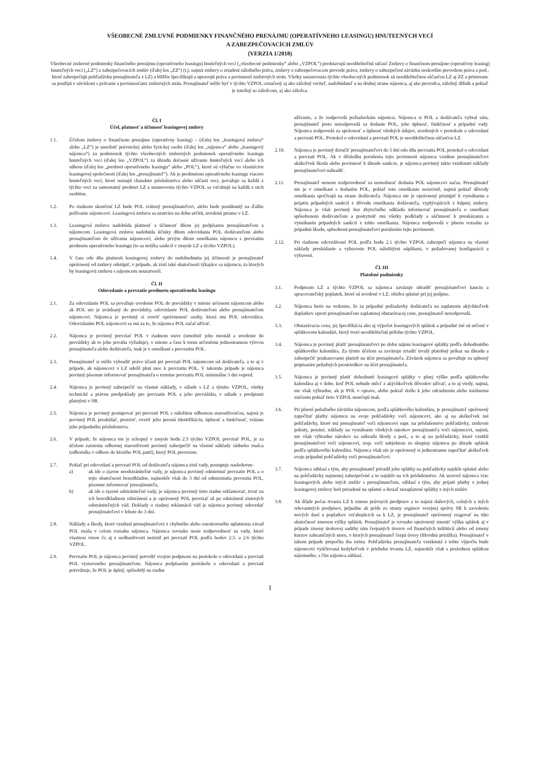VŠEOBECNÉ ZMLUVNÉ PODMIENKY FINANČNÉHO PRENÁJMU (OPERATÍVNEHO LEASINGU) HNUTEĽNÝCH VECÍ
A ZABEZPEČOVACÍCH ZMLÚV
(VERZIA 1/2018)
Všeobecné zmluvné podmienky finančného prenájmu (operatívneho leasingu) hnuteľných vecí („všeobecné podmienky“ alebo „VZPOL“) predstavujú neoddeliteľnú súčasť Zmluvy o finančnom prenájme (operatívny leasing) hnuteľných vecí („LZ“) a zabezpečovacích zmlúv (ďalej len „ZZ“) (t.j. najmä zmluvy o zriadení záložného práva, zmluvy o zabezpečovacom prevode práva, zmluvy o zabezpečení záväzku neskorším prevodom práva a pod., ktoré zabezpečujú pohľadávku prenajímateľa z LZ) a bližšie špecifikujú a upravujú práva a povinnosti zmluvných strán. Všetky ustanovenia týchto všeobecných podmienok sú neoddeliteľnou súčasťou LZ aj ZZ a primerane sa použijú v súvislosti s právami a povinnosťami zmluvných strán. Prenajímateľ môže byť v týchto VZPOL označený aj ako záložný veriteľ, nadobúdateľ a na druhej strane nájomca, aj ako prevodca, záložný dlžník a pokiaľ je totožný so záložcom, aj ako záložca.
Čl. I
Účel, platnosť a účinnosť leasingovej zmluvy
1.1. Účelom zmluvy o finančnom prenájme (operatívny leasing) – (ďalej len „leasingová zmluva“ alebo „LZ“) je umožniť právnickej alebo fyzickej osobe (ďalej len „nájomca“ alebo „leasingový nájomca“) za podmienok týchto všeobecných zmluvných podmienok operatívneho leasingu hnuteľných vecí (ďalej len „VZPOL“) za úhradu dočasné užívanie hnuteľných vecí alebo ich súboru (ďalej len „predmet operatívneho leasingu“ alebo „POL“), ktoré sú výlučne vo vlastníctve leasingovej spoločnosti (ďalej len „prenajímateľ“). Ak je predmetom operatívneho leasingu viacero hnuteľných vecí, ktoré nemajú charakter príslušenstva alebo súčasti veci, považuje sa každá z týchto vecí za samostatný predmet LZ a ustanovenia týchto VZPOL sa vzťahujú na každú z nich osobitne.
1.2. Po riadnom skončení LZ bude POL vrátený prenajímateľovi, alebo bude ponúknutý na ďalšie požívanie nájomcovi. Leasingová zmluva sa uzatvára na dobu určitú, uvedenú priamo v LZ.
1.3. Leasingová zmluva nadobúda platnosť a účinnosť dňom jej podpísania prenajímateľom a nájomcom. Leasingová zmluva nadobúda účinky dňom odovzdania POL dodávateľom alebo prenajímateľom do užívania nájomcovi, alebo prvým dňom omeškania nájomcu s prevzatím predmetu operatívneho leasingu (to sa netýka sankcií v zmysle LZ a týchto VZPOL).
1.4. V čase odo dňa platnosti leasingovej zmluvy do nadobudnutia jej účinnosti je prenajímateľ oprávnený od zmluvy odstúpiť, v prípade, ak zistí také skutočnosti týkajúce sa nájomcu, za ktorých by leasingovú zmluvu s nájomcom neuzatvoril.
Čl. II
Odovzdanie a prevzatie predmetu operatívneho leasingu
2.1. Za odovzdanie POL sa považuje uvedenie POL do prevádzky v mieste určenom nájomcom alebo ak POL nie je uvádzaný do prevádzky, odovzdanie POL dodávateľom alebo prenajímateľom nájomcovi. Nájomca je povinný si overiť oprávnenosť osoby, ktorá mu POL odovzdáva. Odovzdaním POL nájomcovi sa má za to, že nájomca POL začal užívať.
2.2. Nájomca je povinný prevziať POL v riadnom stave (umožniť jeho montáž a uvedenie do prevádzky ak to jeho povaha vyžaduje), v mieste a čase k tomu určenému jednostrannou výzvou prenajímateľa alebo dodávateľa, inak je v omeškaní s prevzatím POL.
2.3. Prenajímateľ si môže vyhradiť právo účasti pri prevzatí POL nájomcom od dodávateľa, a to aj v prípade, ak nájomcovi v LZ udelil plnú moc k prevzatiu POL. V takomto prípade je nájomca povinný písomne informovať prenajímateľa o termíne prevzatia POL minimálne 3 dni vopred.
2.4. Nájomca je povinný zabezpečiť na vlastné náklady, v súlade s LZ a týmito VZPOL, všetky technické a právne predpoklady pre prevzatie POL a jeho prevádzku, v súlade s predpismi platnými v SR.
2.5. Nájomca je povinný postupovať pri prevzatí POL s náležitou odbornou starostlivosťou, najmä je povinný POL preskúšať, prezrieť, overiť jeho presnú identifikáciu, úplnosť a funkčnosť, vrátane jeho prípadného príslušenstva.
2.6. V prípade, že nájomca nie je schopný v zmysle bodu 2.5 týchto VZPOL prevziať POL, je za účelom zaistenia odbornej starostlivosti povinný zabezpečiť na vlastné náklady súdneho znalca (odborníka v odbore do ktorého POL patrí), ktorý POL prevezme.
2.7. Pokiaľ pri odovzdaní a prevzatí POL od dodávateľa nájomca zistí vady, postupuje nasledovne:
a) ak ide o zjavne neodstrániteľné vady, je nájomca povinný odmietnuť prevzatie POL a o tejto skutočnosti bezodkladne, najneskôr však do 3 dní od odmietnutia prevzatia POL, písomne informovať prenajímateľa,
b) ak ide o zjavné odstrániteľné vady, je nájomca povinný tieto riadne reklamovať, trvať na ich bezodkladnom odstránení a je oprávnený POL prevziať až po odstránení zistených odstrániteľných vád. Doklady o riadnej reklamácií vád je nájomca povinný odovzdať prenajímateľovi v lehote do 3 dní.
2.8. Náklady a škody, ktoré vzniknú prenajímateľovi z chybného alebo oneskoreného uplatnenia závad POL znáša v celom rozsahu nájomca. Nájomca rovnako nesie zodpovednosť za vady, ktoré vlastnou vinou čo aj z nedbanlivosti nezistil pri prevzatí POL podľa bodov 2.5. a 2.6 týchto VZPOL.
2.9. Prevzatie POL je nájomca povinný potvrdiť svojim podpisom na protokole o odovzdaní a prevzatí POL vystaveného prenajímateľom. Nájomca podpísaním protokolu o odovzdaní a prevzatí potvrdzuje, že POL je úplný, spôsobilý na riadne
užívanie, a že zodpovedá požiadavkám nájomcu. Nájomca si POL a dodávateľa vybral sám, prenajímateľ preto nezodpovedá za dodanie POL, jeho úplnosť, funkčnosť a prípadné vady. Nájomca zodpovedá za správnosť a úplnosť všetkých údajov, uvedených v protokole o odovzdaní a prevzatí POL. Protokol o odovzdaní a prevzatí POL je neoddeliteľnou súčasťou LZ.
2.10. Nájomca je povinný doručiť prenajímateľovi do 5 dní odo dňa prevzatia POL protokol o odovzdaní a prevzatí POL. Ak v dôsledku porušenia tejto povinnosti nájomcu vznikne prenajímateľovi akákoľvek škoda alebo povinnosť k úhrade sankcie, je nájomca povinný takto vzniknuté náklady prenajímateľovi nahradiť.
2.11. Prenajímateľ nenesie zodpovednosť za nemožnosť dodania POL nájomcovi načas. Prenajímateľ nie je v omeškaní s dodaním POL, pokiaľ toto omeškanie nezavinil, najmä pokiaľ dôvody omeškania spočívajú na strane dodávateľa. Nájomca nie je oprávnený pristúpiť k vymáhaniu a prijatiu prípadných sankcií z dôvodu omeškania dodávateľa, vyplývajúcich z kúpnej zmluvy. Nájomca je však povinný bez zbytočného odkladu informovať prenajímateľa o omeškaní spôsobenom dodávateľom a poskytnúť mu všetky podklady a súčinnosť k preukázaniu a vymáhaniu prípadných sankcií z tohto omeškania. Nájomca zodpovedá v plnom rozsahu za prípadnú škodu, spôsobenú prenajímateľovi porušením tejto povinnosti.
2.12. Pri riadnom odovzdávaní POL podľa bodu 2.1 týchto VZPOL zabezpečí nájomca na vlastné náklady preskúšanie a vybavenie POL náležitými náplňami, v požadovanej konfigurácii a vybavení.
Čl. III
Platobné podmienky
3.1. Podpisom LZ a týchto VZPOL sa nájomca zaväzuje uhradiť prenajímateľovi kauciu a spracovateľský poplatok, ktoré sú uvedené v LZ, obidva splatné pri jej podpise.
3.2. Nájomca berie na vedomie, že za prípadné požiadavky dodávateľa na zaplatenie akýchkoľvek doplatkov oproti prenajímateľom zaplatenej obstarávacej cene, prenajímateľ nezodpovedá.
3.3. Obstarávacia cena, jej špecifikácia ako aj výpočet leasingových splátok a prípadné iné sú určené v splátkovom kalendári, ktorý tvorí neoddeliteľnú prílohu týchto VZPOL.
3.4. Nájomca je povinný platiť prenajímateľovi po dobu nájmu leasingové splátky podľa dohodnutého splátkového kalendára. Za týmto účelom sa zaväzuje zriadiť trvalý platobný príkaz na úhradu a zabezpečiť poukazovanie platieb na účet prenajímateľa. Záväzok nájomcu sa považuje za splnený pripísaním peňažných prostriedkov na účet prenajímateľa.
3.5. Nájomca je povinný platiť dohodnuté leasingové splátky v plnej výške podľa splátkového kalendára aj v dobe, keď POL nebude môcť z akýchkoľvek dôvodov užívať, a to aj vtedy, najmä, nie však výhradne, ak je POL v oprave, alebo pokiaľ došlo k jeho odcudzeniu alebo totálnemu zničeniu pokiaľ tieto VZPOL neurčujú inak.
3.6. Pri plnení peňažného záväzku nájomcom, podľa splátkového kalendára, je prenajímateľ oprávnený započítať platby nájomcu na svoje pohľadávky voči nájomcovi, ako aj na akékoľvek iné pohľadávky, ktoré má prenajímateľ voči nájomcovi napr. na príslušenstvo pohľadávky, zmluvné pokuty, poistné, náklady na vymáhanie všetkých nárokov prenajímateľa voči nájomcovi, najmä, nie však výhradne nárokov na náhradu škody a pod., a to aj na pohľadávky, ktoré vznikli prenajímateľovi voči nájomcovi, resp. voči subjektom zo skupiny nájomcu po úhrade splátok podľa splátkového kalendára. Nájomca však nie je oprávnený si jednostranne započítať akékoľvek svoje prípadné pohľadávky voči prenajímateľovi.
3.7. Nájomca súhlasí s tým, aby prenajímateľ priradil jeho splátky na pohľadávky najskôr splatné alebo na pohľadávky najmenej zabezpečené a to najskôr na ich príslušenstvo. Ak uzavrel nájomca viac leasingových alebo iných zmlúv s prenajímateľom, súhlasí s tým, aby prijaté platby z jednej leasingovej zmluvy boli priradené na splatné a dosiaľ nezaplatené splátky z iných zmlúv.
3.8. Ak dôjde počas trvania LZ k zmene právnych predpisov a to najmä daňových, colných a iných relevantných predpisov, prípadne ak príde zo strany orgánov verejnej správy SR k zavedeniu nových daní a poplatkov vzťahujúcich sa k LZ, je prenajímateľ oprávnený reagovať na túto skutočnosť zmenou výšky splátok. Prenajímateľ je rovnako oprávnený zmeniť výšku splátok aj v prípade zmeny úrokovej sadzby ním čerpaných úverov od finančných inštitúcií alebo od zmeny kurzov zahraničných mien, v ktorých prenajímateľ čerpá úvery (likvidná prirážka). Prenajímateľ v takom prípade prepočíta iba istinu. Pohľadávka prenajímateľa vzniknutá z tohto výpočtu bude nájomcovi vyúčtovaná kedykoľvek v priebehu trvania LZ, najneskôr však s poslednou splátkou nájomného, s čím nájomca súhlasí.
1